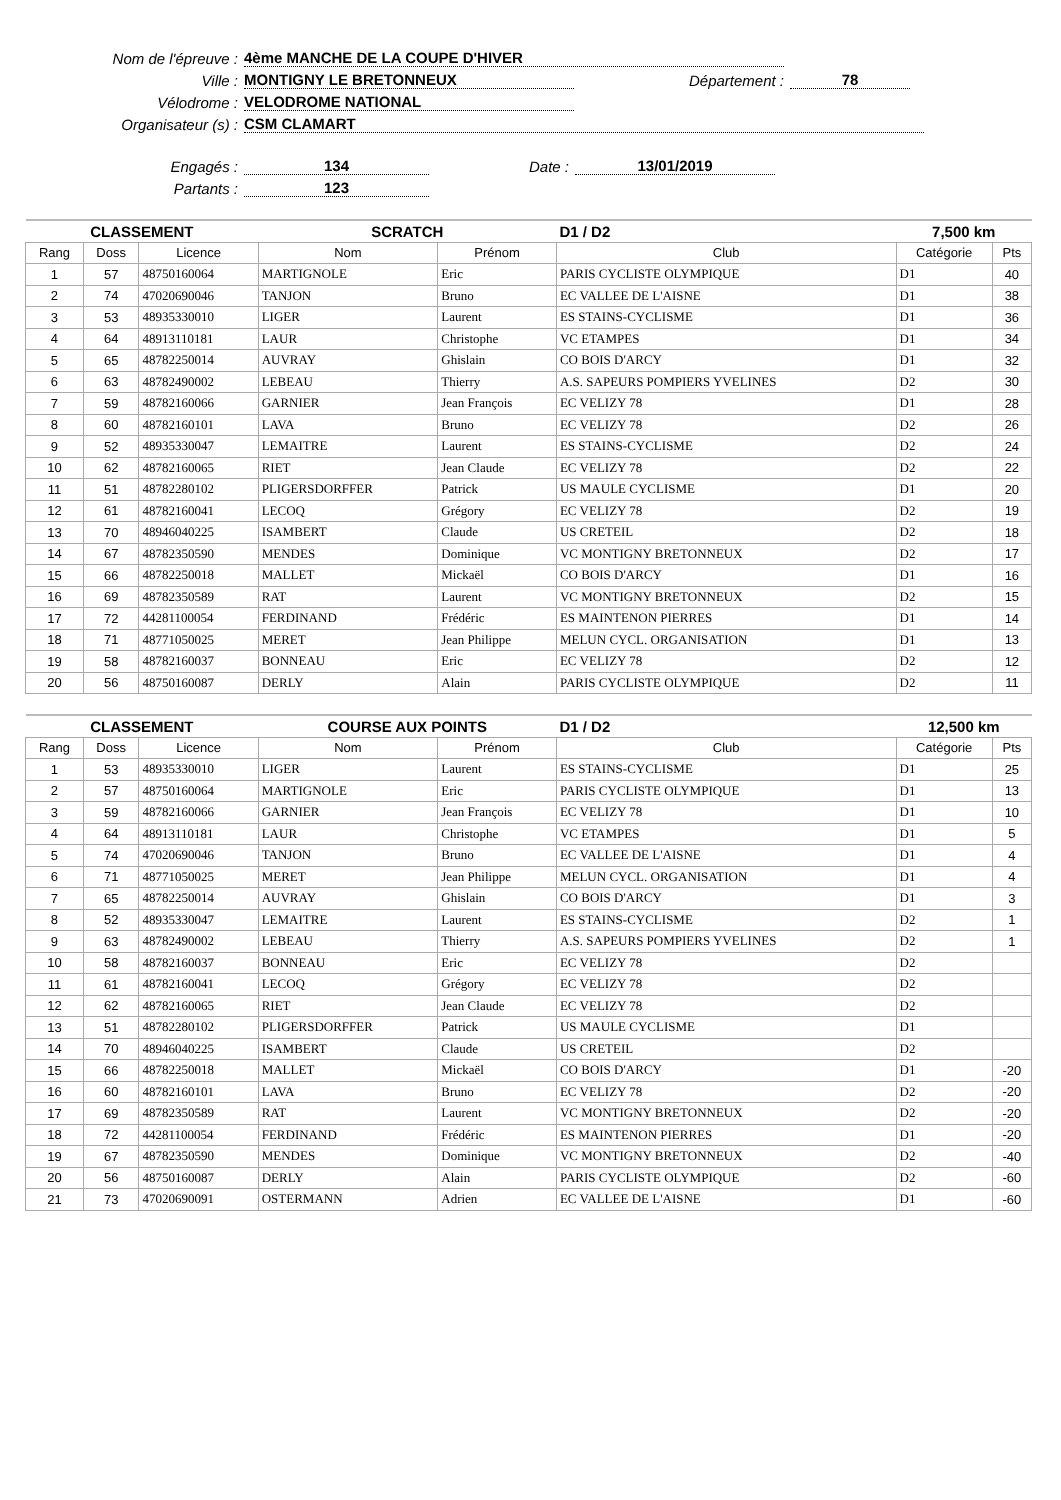Nom de l'épreuve : 4ème MANCHE DE LA COUPE D'HIVER
Ville : MONTIGNY LE BRETONNEUX Département : 78
Vélodrome : VELODROME NATIONAL
Organisateur (s) : CSM CLAMART
Engagés : 134 Date : 13/01/2019
Partants : 123
| CLASSEMENT | | | SCRATCH | | D1 / D2 | 7,500 km | |
| --- | --- | --- | --- | --- | --- | --- | --- |
| Rang | Doss | Licence | Nom | Prénom | Club | Catégorie | Pts |
| 1 | 57 | 48750160064 | MARTIGNOLE | Eric | PARIS CYCLISTE OLYMPIQUE | D1 | 40 |
| 2 | 74 | 47020690046 | TANJON | Bruno | EC VALLEE DE L'AISNE | D1 | 38 |
| 3 | 53 | 48935330010 | LIGER | Laurent | ES STAINS-CYCLISME | D1 | 36 |
| 4 | 64 | 48913110181 | LAUR | Christophe | VC ETAMPES | D1 | 34 |
| 5 | 65 | 48782250014 | AUVRAY | Ghislain | CO BOIS D'ARCY | D1 | 32 |
| 6 | 63 | 48782490002 | LEBEAU | Thierry | A.S. SAPEURS POMPIERS YVELINES | D2 | 30 |
| 7 | 59 | 48782160066 | GARNIER | Jean François | EC VELIZY 78 | D1 | 28 |
| 8 | 60 | 48782160101 | LAVA | Bruno | EC VELIZY 78 | D2 | 26 |
| 9 | 52 | 48935330047 | LEMAITRE | Laurent | ES STAINS-CYCLISME | D2 | 24 |
| 10 | 62 | 48782160065 | RIET | Jean Claude | EC VELIZY 78 | D2 | 22 |
| 11 | 51 | 48782280102 | PLIGERSDORFFER | Patrick | US MAULE CYCLISME | D1 | 20 |
| 12 | 61 | 48782160041 | LECOQ | Grégory | EC VELIZY 78 | D2 | 19 |
| 13 | 70 | 48946040225 | ISAMBERT | Claude | US CRETEIL | D2 | 18 |
| 14 | 67 | 48782350590 | MENDES | Dominique | VC MONTIGNY BRETONNEUX | D2 | 17 |
| 15 | 66 | 48782250018 | MALLET | Mickaël | CO BOIS D'ARCY | D1 | 16 |
| 16 | 69 | 48782350589 | RAT | Laurent | VC MONTIGNY BRETONNEUX | D2 | 15 |
| 17 | 72 | 44281100054 | FERDINAND | Frédéric | ES MAINTENON PIERRES | D1 | 14 |
| 18 | 71 | 48771050025 | MERET | Jean Philippe | MELUN CYCL. ORGANISATION | D1 | 13 |
| 19 | 58 | 48782160037 | BONNEAU | Eric | EC VELIZY 78 | D2 | 12 |
| 20 | 56 | 48750160087 | DERLY | Alain | PARIS CYCLISTE OLYMPIQUE | D2 | 11 |
| CLASSEMENT | | | COURSE AUX POINTS | | D1 / D2 | 12,500 km | |
| --- | --- | --- | --- | --- | --- | --- | --- |
| Rang | Doss | Licence | Nom | Prénom | Club | Catégorie | Pts |
| 1 | 53 | 48935330010 | LIGER | Laurent | ES STAINS-CYCLISME | D1 | 25 |
| 2 | 57 | 48750160064 | MARTIGNOLE | Eric | PARIS CYCLISTE OLYMPIQUE | D1 | 13 |
| 3 | 59 | 48782160066 | GARNIER | Jean François | EC VELIZY 78 | D1 | 10 |
| 4 | 64 | 48913110181 | LAUR | Christophe | VC ETAMPES | D1 | 5 |
| 5 | 74 | 47020690046 | TANJON | Bruno | EC VALLEE DE L'AISNE | D1 | 4 |
| 6 | 71 | 48771050025 | MERET | Jean Philippe | MELUN CYCL. ORGANISATION | D1 | 4 |
| 7 | 65 | 48782250014 | AUVRAY | Ghislain | CO BOIS D'ARCY | D1 | 3 |
| 8 | 52 | 48935330047 | LEMAITRE | Laurent | ES STAINS-CYCLISME | D2 | 1 |
| 9 | 63 | 48782490002 | LEBEAU | Thierry | A.S. SAPEURS POMPIERS YVELINES | D2 | 1 |
| 10 | 58 | 48782160037 | BONNEAU | Eric | EC VELIZY 78 | D2 | |
| 11 | 61 | 48782160041 | LECOQ | Grégory | EC VELIZY 78 | D2 | |
| 12 | 62 | 48782160065 | RIET | Jean Claude | EC VELIZY 78 | D2 | |
| 13 | 51 | 48782280102 | PLIGERSDORFFER | Patrick | US MAULE CYCLISME | D1 | |
| 14 | 70 | 48946040225 | ISAMBERT | Claude | US CRETEIL | D2 | |
| 15 | 66 | 48782250018 | MALLET | Mickaël | CO BOIS D'ARCY | D1 | -20 |
| 16 | 60 | 48782160101 | LAVA | Bruno | EC VELIZY 78 | D2 | -20 |
| 17 | 69 | 48782350589 | RAT | Laurent | VC MONTIGNY BRETONNEUX | D2 | -20 |
| 18 | 72 | 44281100054 | FERDINAND | Frédéric | ES MAINTENON PIERRES | D1 | -20 |
| 19 | 67 | 48782350590 | MENDES | Dominique | VC MONTIGNY BRETONNEUX | D2 | -40 |
| 20 | 56 | 48750160087 | DERLY | Alain | PARIS CYCLISTE OLYMPIQUE | D2 | -60 |
| 21 | 73 | 47020690091 | OSTERMANN | Adrien | EC VALLEE DE L'AISNE | D1 | -60 |